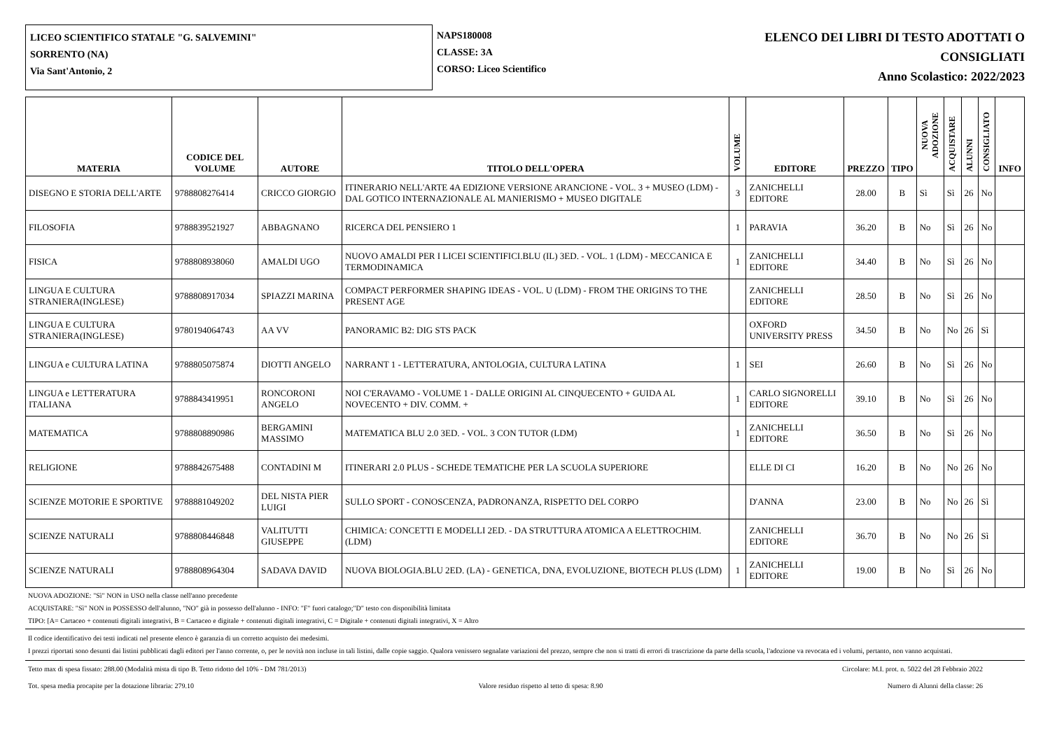LICEO SCIENTIFICO STATALE "G. SALVEMINI"
SORRENTO (NA)
Via Sant'Antonio, 2
NAPS180008
CLASSE: 3A
CORSO: Liceo Scientifico
ELENCO DEI LIBRI DI TESTO ADOTTATI O
CONSIGLIATI
Anno Scolastico: 2022/2023
| MATERIA | CODICE DEL VOLUME | AUTORE | TITOLO DELL'OPERA | VOLUME | EDITORE | PREZZO | TIPO | NUOVA ADOZIONE | ACQUISTARE | ALUNNI | CONSIGLIATO | INFO |
| --- | --- | --- | --- | --- | --- | --- | --- | --- | --- | --- | --- | --- |
| DISEGNO E STORIA DELL'ARTE | 9788808276414 | CRICCO GIORGIO | ITINERARIO NELL'ARTE 4A EDIZIONE VERSIONE ARANCIONE - VOL. 3 + MUSEO (LDM) - DAL GOTICO INTERNAZIONALE AL MANIERISMO + MUSEO DIGITALE | 3 | ZANICHELLI EDITORE | 28.00 | B | Sì | Sì | 26 | No | |
| FILOSOFIA | 9788839521927 | ABBAGNANO | RICERCA DEL PENSIERO 1 | 1 | PARAVIA | 36.20 | B | No | Sì | 26 | No | |
| FISICA | 9788808938060 | AMALDI UGO | NUOVO AMALDI PER I LICEI SCIENTIFICI.BLU (IL) 3ED. - VOL. 1 (LDM) - MECCANICA E TERMODINAMICA | 1 | ZANICHELLI EDITORE | 34.40 | B | No | Sì | 26 | No | |
| LINGUA E CULTURA STRANIERA(INGLESE) | 9788808917034 | SPIAZZI MARINA | COMPACT PERFORMER SHAPING IDEAS - VOL. U (LDM) - FROM THE ORIGINS TO THE PRESENT AGE | | ZANICHELLI EDITORE | 28.50 | B | No | Sì | 26 | No | |
| LINGUA E CULTURA STRANIERA(INGLESE) | 9780194064743 | AA VV | PANORAMIC B2: DIG STS PACK | | OXFORD UNIVERSITY PRESS | 34.50 | B | No | No | 26 | Sì | |
| LINGUA e CULTURA LATINA | 9788805075874 | DIOTTI ANGELO | NARRANT 1 - LETTERATURA, ANTOLOGIA, CULTURA LATINA | 1 | SEI | 26.60 | B | No | Sì | 26 | No | |
| LINGUA e LETTERATURA ITALIANA | 9788843419951 | RONCORONI ANGELO | NOI C'ERAVAMO - VOLUME 1 - DALLE ORIGINI AL CINQUECENTO + GUIDA AL NOVECENTO + DIV. COMM. + | 1 | CARLO SIGNORELLI EDITORE | 39.10 | B | No | Sì | 26 | No | |
| MATEMATICA | 9788808890986 | BERGAMINI MASSIMO | MATEMATICA BLU 2.0 3ED. - VOL. 3 CON TUTOR (LDM) | 1 | ZANICHELLI EDITORE | 36.50 | B | No | Sì | 26 | No | |
| RELIGIONE | 9788842675488 | CONTADINI M | ITINERARI 2.0 PLUS - SCHEDE TEMATICHE PER LA SCUOLA SUPERIORE | | ELLE DI CI | 16.20 | B | No | No | 26 | No | |
| SCIENZE MOTORIE E SPORTIVE | 9788881049202 | DEL NISTA PIER LUIGI | SULLO SPORT - CONOSCENZA, PADRONANZA, RISPETTO DEL CORPO | | D'ANNA | 23.00 | B | No | No | 26 | Sì | |
| SCIENZE NATURALI | 9788808446848 | VALITUTTI GIUSEPPE | CHIMICA: CONCETTI E MODELLI 2ED. - DA STRUTTURA ATOMICA A ELETTROCHIM. (LDM) | | ZANICHELLI EDITORE | 36.70 | B | No | No | 26 | Sì | |
| SCIENZE NATURALI | 9788808964304 | SADAVA DAVID | NUOVA BIOLOGIA.BLU 2ED. (LA) - GENETICA, DNA, EVOLUZIONE, BIOTECH PLUS (LDM) | 1 | ZANICHELLI EDITORE | 19.00 | B | No | Sì | 26 | No | |
NUOVA ADOZIONE: "Sì" NON in USO nella classe nell'anno precedente
ACQUISTARE: "Sì" NON in POSSESSO dell'alunno, "NO" già in possesso dell'alunno - INFO: "F" fuori catalogo;"D" testo con disponibilità limitata
TIPO: [A= Cartaceo + contenuti digitali integrativi, B = Cartaceo e digitale + contenuti digitali integrativi, C = Digitale + contenuti digitali integrativi, X = Altro
Il codice identificativo dei testi indicati nel presente elenco è garanzia di un corretto acquisto dei medesimi.
I prezzi riportati sono desunti dai listini pubblicati dagli editori per l'anno corrente, o, per le novità non incluse in tali listini, dalle copie saggio. Qualora venissero segnalate variazioni del prezzo, sempre che non si tratti di errori di trascrizione da parte della scuola, l'adozione va revocata ed i volumi, pertanto, non vanno acquistati.
Tetto max di spesa fissato: 288.00 (Modalità mista di tipo B. Tetto ridotto del 10% - DM 781/2013) Circolare: M.I. prot. n. 5022 del 28 Febbraio 2022
Tot. spesa media procapite per la dotazione libraria: 279.10 Valore residuo rispetto al tetto di spesa: 8.90 Numero di Alunni della classe: 26